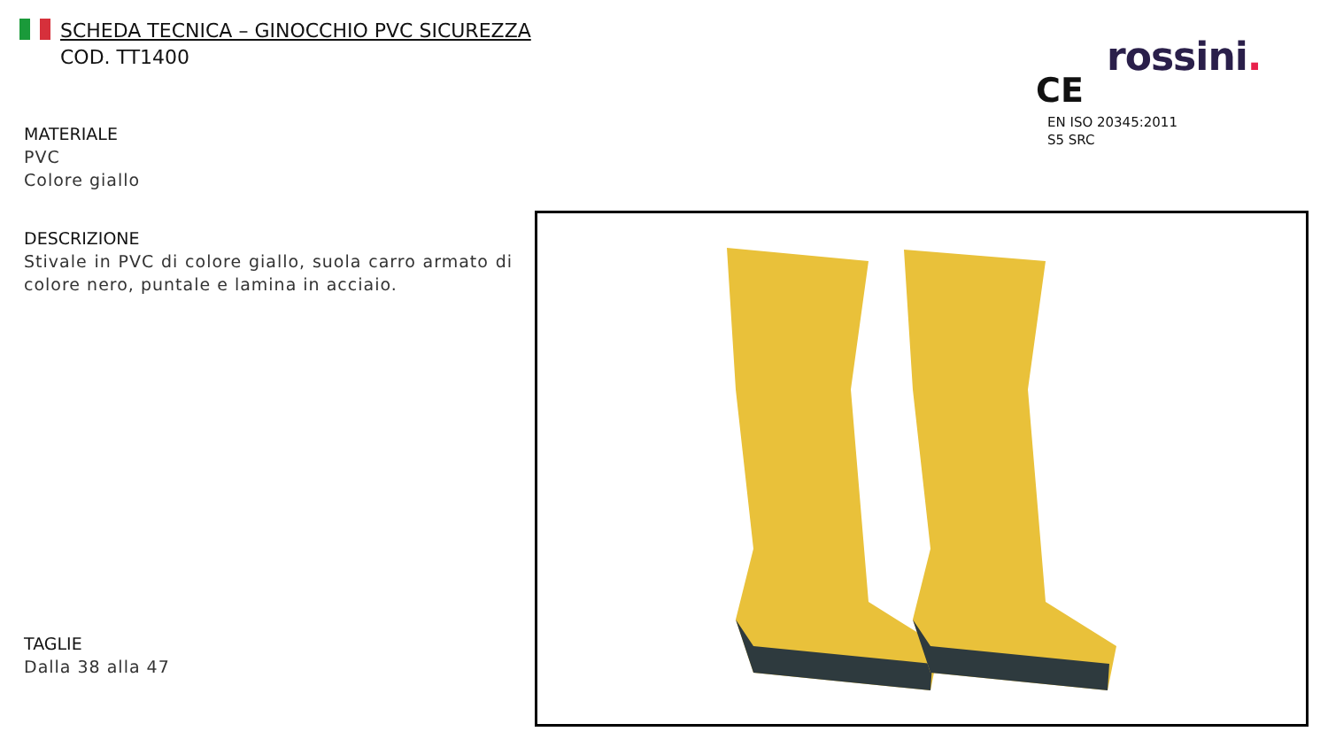SCHEDA TECNICA – GINOCCHIO PVC SICUREZZA
COD. TT1400
rossini.
CE
EN ISO 20345:2011
S5 SRC
MATERIALE
PVC
Colore giallo
DESCRIZIONE
Stivale in PVC di colore giallo, suola carro armato di colore nero, puntale e lamina in acciaio.
TAGLIE
Dalla 38 alla 47